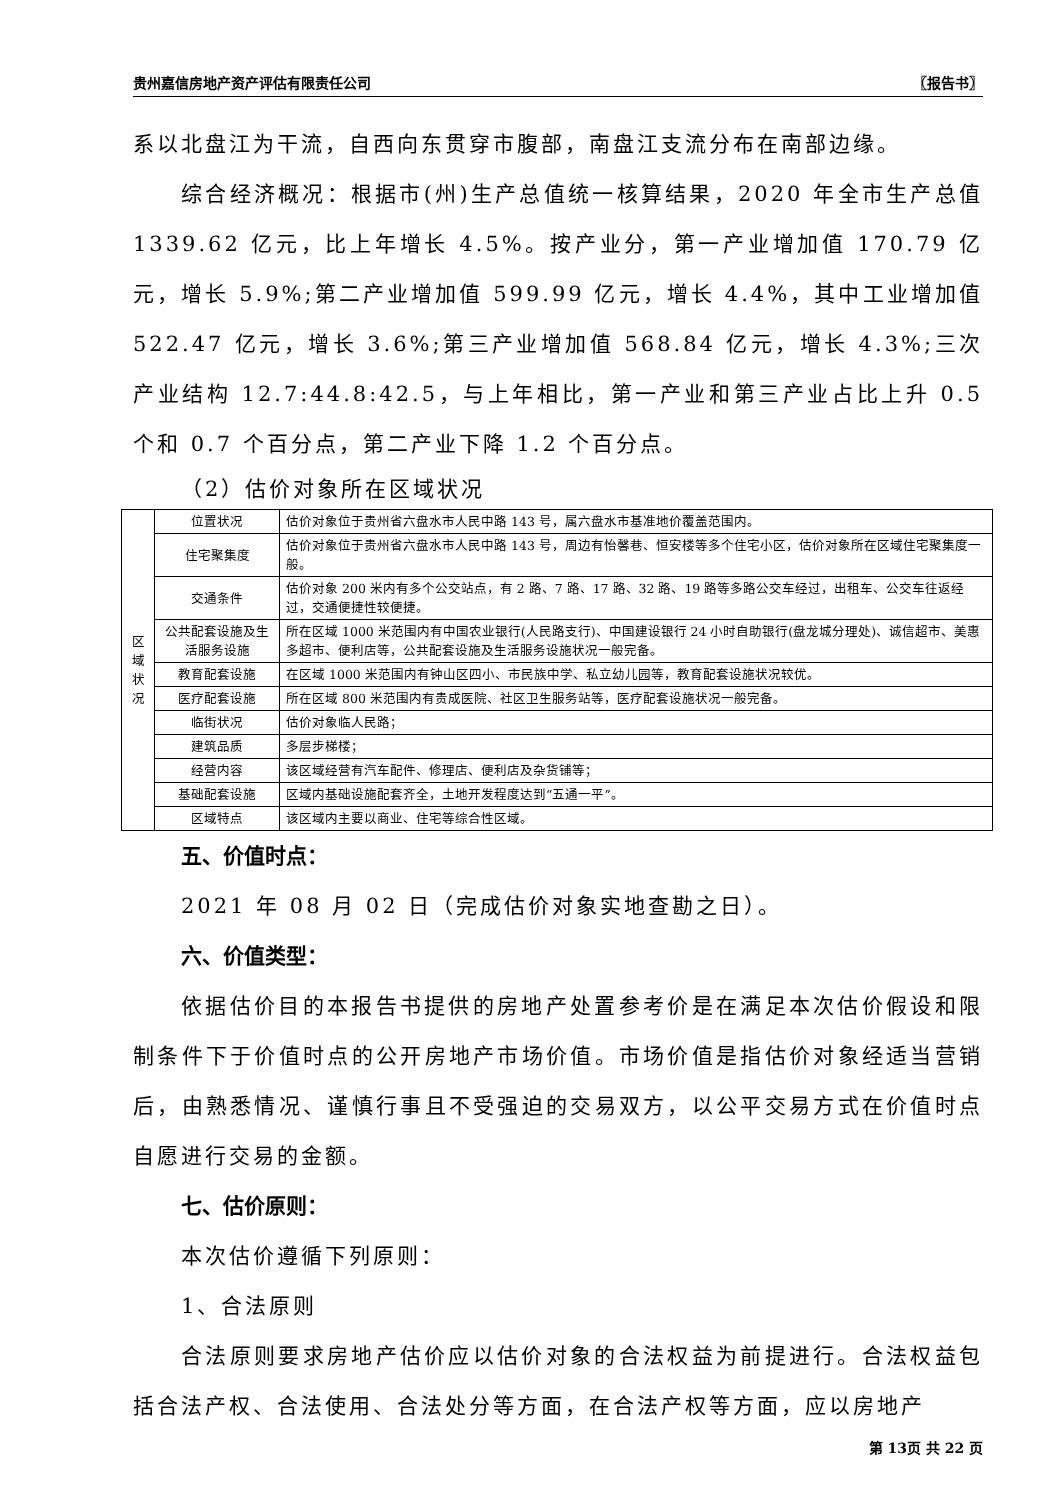贵州嘉信房地产资产评估有限责任公司 〖报告书〗
系以北盘江为干流，自西向东贯穿市腹部，南盘江支流分布在南部边缘。
综合经济概况：根据市(州)生产总值统一核算结果，2020 年全市生产总值 1339.62 亿元，比上年增长 4.5%。按产业分，第一产业增加值 170.79 亿元，增长 5.9%;第二产业增加值 599.99 亿元，增长 4.4%，其中工业增加值 522.47 亿元，增长 3.6%;第三产业增加值 568.84 亿元，增长 4.3%;三次产业结构 12.7:44.8:42.5，与上年相比，第一产业和第三产业占比上升 0.5 个和 0.7 个百分点，第二产业下降 1.2 个百分点。
（2）估价对象所在区域状况
| 区 域 状 况 | 位置状况 | 估价对象位于贵州省六盘水市人民中路 143 号，属六盘水市基准地价覆盖范围内。 |
| | 住宅聚集度 | 估价对象位于贵州省六盘水市人民中路 143 号，周边有怡馨巷、恒安楼等多个住宅小区，估价对象所在区域住宅聚集度一般。 |
| | 交通条件 | 估价对象 200 米内有多个公交站点，有 2 路、7 路、17 路、32 路、19 路等多路公交车经过，出租车、公交车往返经过，交通便捷性较便捷。 |
| | 公共配套设施及生活服务设施 | 所在区域 1000 米范围内有中国农业银行(人民路支行)、中国建设银行 24 小时自助银行(盘龙城分理处)、诚信超市、美惠多超市、便利店等，公共配套设施及生活服务设施状况一般完备。 |
| | 教育配套设施 | 在区域 1000 米范围内有钟山区四小、市民族中学、私立幼儿园等，教育配套设施状况较优。 |
| | 医疗配套设施 | 所在区域 800 米范围内有贵成医院、社区卫生服务站等，医疗配套设施状况一般完备。 |
| | 临街状况 | 估价对象临人民路； |
| | 建筑品质 | 多层步梯楼； |
| | 经营内容 | 该区域经营有汽车配件、修理店、便利店及杂货铺等； |
| | 基础配套设施 | 区域内基础设施配套齐全，土地开发程度达到“五通一平”。 |
| | 区域特点 | 该区域内主要以商业、住宅等综合性区域。 |
五、价值时点：
2021 年 08 月 02 日（完成估价对象实地查勘之日）。
六、价值类型：
依据估价目的本报告书提供的房地产处置参考价是在满足本次估价假设和限制条件下于价值时点的公开房地产市场价值。市场价值是指估价对象经适当营销后，由熟悉情况、谨慎行事且不受强迫的交易双方，以公平交易方式在价值时点自愿进行交易的金额。
七、估价原则：
本次估价遵循下列原则：
1、合法原则
合法原则要求房地产估价应以估价对象的合法权益为前提进行。合法权益包括合法产权、合法使用、合法处分等方面，在合法产权等方面，应以房地产
第 13页 共 22 页